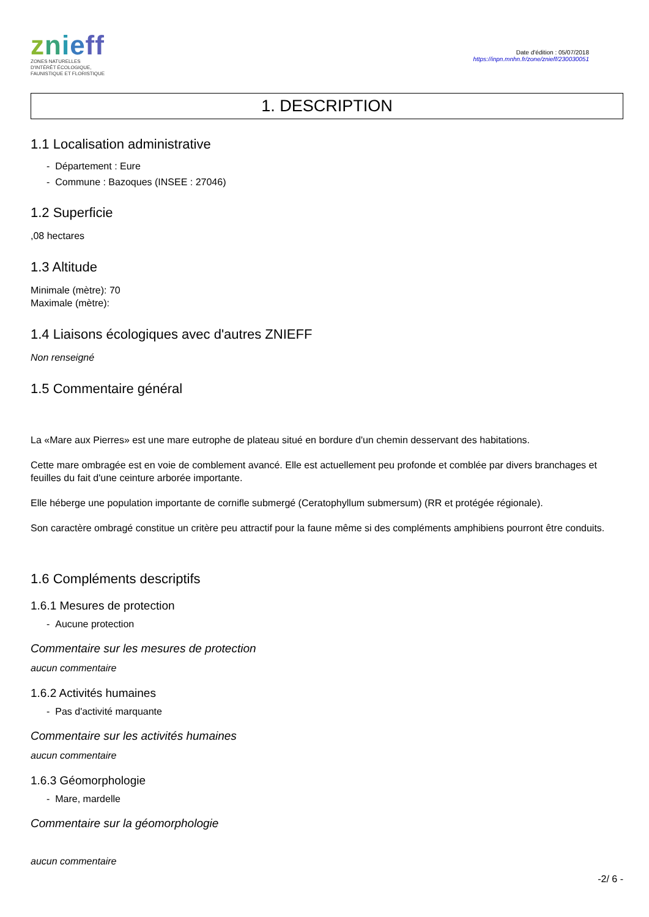znieff
ZONES NATURELLES
D'INTÉRÊT ÉCOLOGIQUE,
FAUNISTIQUE ET FLORISTIQUE
Date d'édition : 05/07/2018
https://inpn.mnhn.fr/zone/znieff/230030051
1. DESCRIPTION
1.1 Localisation administrative
- Département : Eure
- Commune : Bazoques (INSEE : 27046)
1.2 Superficie
,08 hectares
1.3 Altitude
Minimale (mètre): 70
Maximale (mètre):
1.4 Liaisons écologiques avec d'autres ZNIEFF
Non renseigné
1.5 Commentaire général
La «Mare aux Pierres» est une mare eutrophe de plateau situé en bordure d'un chemin desservant des habitations.
Cette mare ombragée est en voie de comblement avancé. Elle est actuellement peu profonde et comblée par divers branchages et feuilles du fait d'une ceinture arborée importante.
Elle héberge une population importante de cornifle submergé (Ceratophyllum submersum) (RR et protégée régionale).
Son caractère ombragé constitue un critère peu attractif pour la faune même si des compléments amphibiens pourront être conduits.
1.6 Compléments descriptifs
1.6.1 Mesures de protection
- Aucune protection
Commentaire sur les mesures de protection
aucun commentaire
1.6.2 Activités humaines
- Pas d'activité marquante
Commentaire sur les activités humaines
aucun commentaire
1.6.3 Géomorphologie
- Mare, mardelle
Commentaire sur la géomorphologie
aucun commentaire
-2/ 6 -